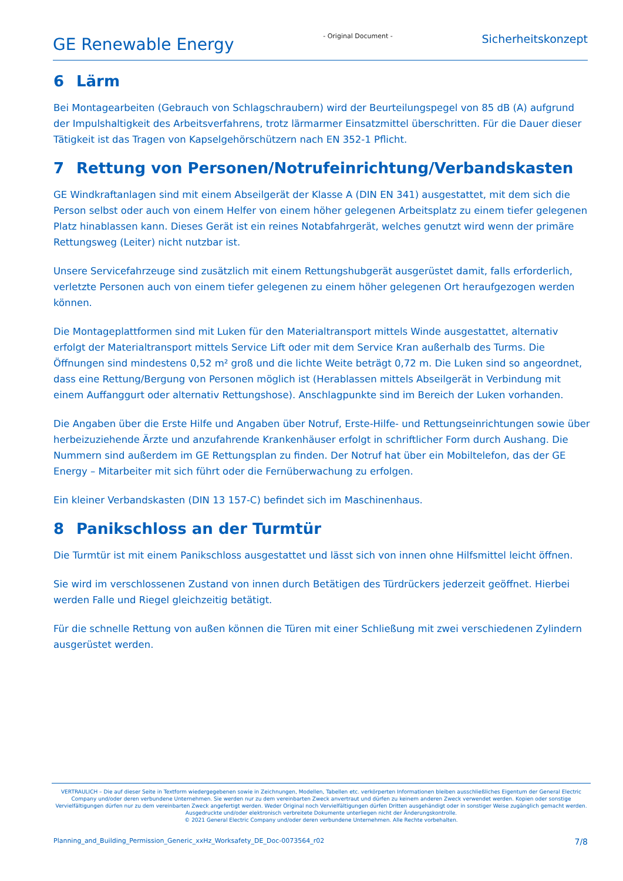GE Renewable Energy
- Original Document -
Sicherheitskonzept
6 Lärm
Bei Montagearbeiten (Gebrauch von Schlagschraubern) wird der Beurteilungspegel von 85 dB (A) aufgrund der Impulshaltigkeit des Arbeitsverfahrens, trotz lärmarmer Einsatzmittel überschritten. Für die Dauer dieser Tätigkeit ist das Tragen von Kapselgehörschützern nach EN 352-1 Pflicht.
7 Rettung von Personen/Notrufeinrichtung/Verbandskasten
GE Windkraftanlagen sind mit einem Abseilgerät der Klasse A (DIN EN 341) ausgestattet, mit dem sich die Person selbst oder auch von einem Helfer von einem höher gelegenen Arbeitsplatz zu einem tiefer gelegenen Platz hinablassen kann. Dieses Gerät ist ein reines Notabfahrgerät, welches genutzt wird wenn der primäre Rettungsweg (Leiter) nicht nutzbar ist.
Unsere Servicefahrzeuge sind zusätzlich mit einem Rettungshubgerät ausgerüstet damit, falls erforderlich, verletzte Personen auch von einem tiefer gelegenen zu einem höher gelegenen Ort heraufgezogen werden können.
Die Montageplattformen sind mit Luken für den Materialtransport mittels Winde ausgestattet, alternativ erfolgt der Materialtransport mittels Service Lift oder mit dem Service Kran außerhalb des Turms. Die Öffnungen sind mindestens 0,52 m² groß und die lichte Weite beträgt 0,72 m. Die Luken sind so angeordnet, dass eine Rettung/Bergung von Personen möglich ist (Herablassen mittels Abseilgerät in Verbindung mit einem Auffanggurt oder alternativ Rettungshose). Anschlagpunkte sind im Bereich der Luken vorhanden.
Die Angaben über die Erste Hilfe und Angaben über Notruf, Erste-Hilfe- und Rettungseinrichtungen sowie über herbeizuziehende Ärzte und anzufahrende Krankenhäuser erfolgt in schriftlicher Form durch Aushang. Die Nummern sind außerdem im GE Rettungsplan zu finden. Der Notruf hat über ein Mobiltelefon, das der GE Energy – Mitarbeiter mit sich führt oder die Fernüberwachung zu erfolgen.
Ein kleiner Verbandskasten (DIN 13 157-C) befindet sich im Maschinenhaus.
8 Panikschloss an der Turmtür
Die Turmtür ist mit einem Panikschloss ausgestattet und lässt sich von innen ohne Hilfsmittel leicht öffnen.
Sie wird im verschlossenen Zustand von innen durch Betätigen des Türdrückers jederzeit geöffnet. Hierbei werden Falle und Riegel gleichzeitig betätigt.
Für die schnelle Rettung von außen können die Türen mit einer Schließung mit zwei verschiedenen Zylindern ausgerüstet werden.
VERTRAULICH – Die auf dieser Seite in Textform wiedergegebenen sowie in Zeichnungen, Modellen, Tabellen etc. verkörperten Informationen bleiben ausschließliches Eigentum der General Electric Company und/oder deren verbundene Unternehmen. Sie werden nur zu dem vereinbarten Zweck anvertraut und dürfen zu keinem anderen Zweck verwendet werden. Kopien oder sonstige Vervielfältigungen dürfen nur zu dem vereinbarten Zweck angefertigt werden. Weder Original noch Vervielfältigungen dürfen Dritten ausgehändigt oder in sonstiger Weise zugänglich gemacht werden.
Ausgedruckte und/oder elektronisch verbreitete Dokumente unterliegen nicht der Änderungskontrolle.
© 2021 General Electric Company und/oder deren verbundene Unternehmen. Alle Rechte vorbehalten.
Planning_and_Building_Permission_Generic_xxHz_Worksafety_DE_Doc-0073564_r02 7/8